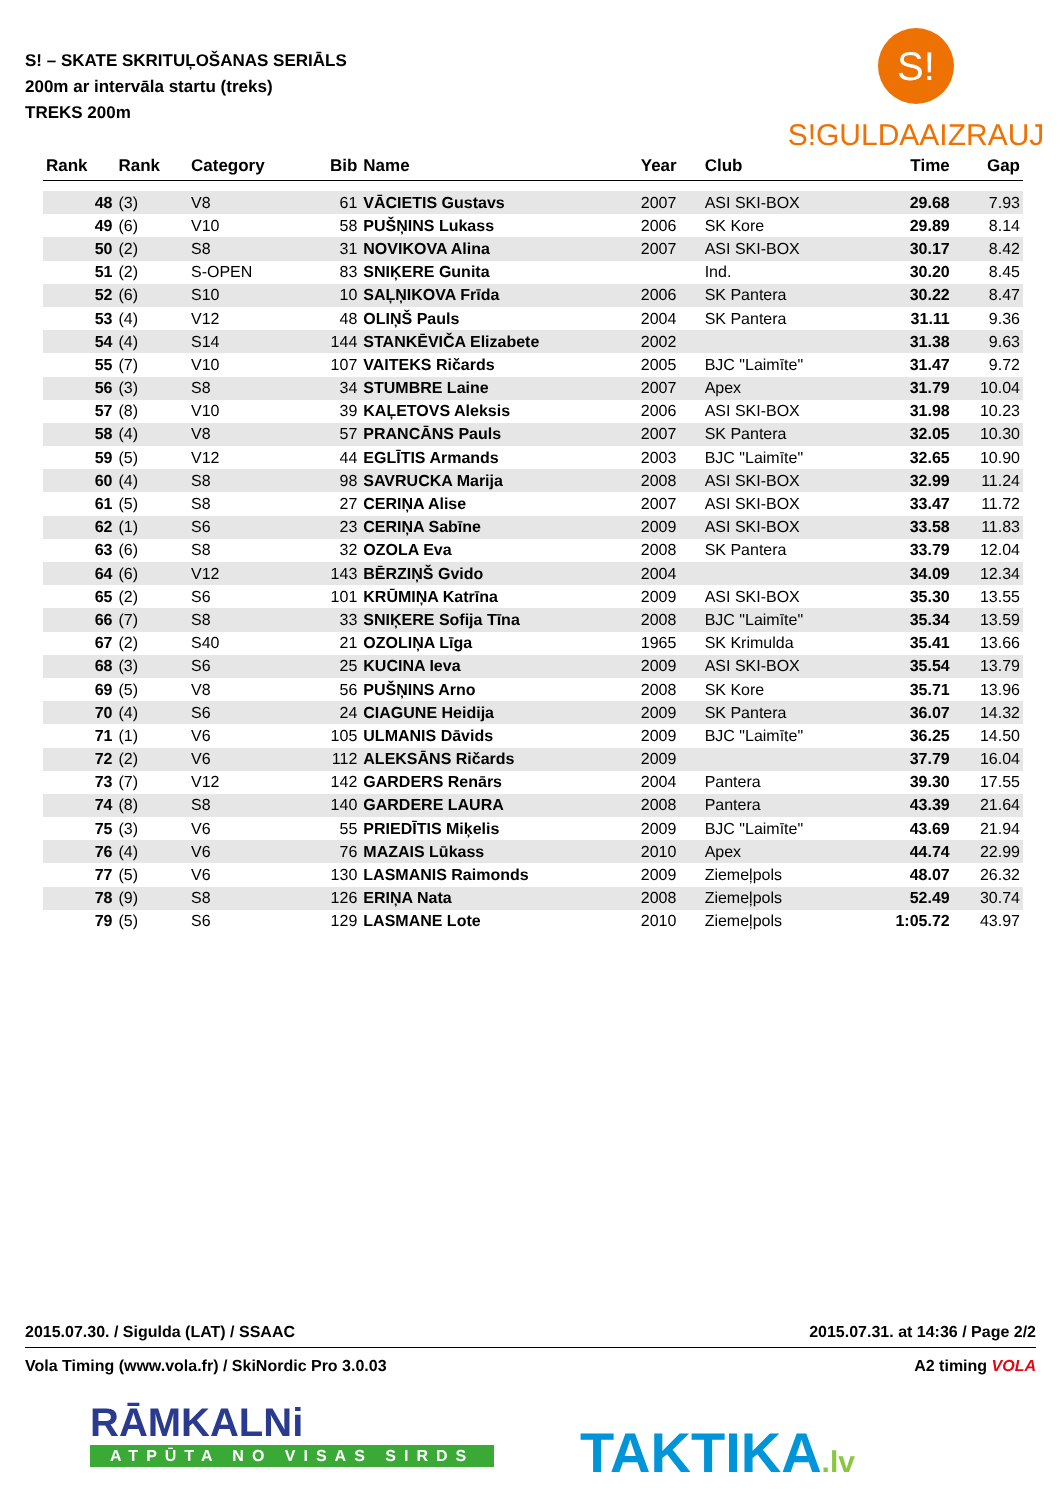S! – SKATE SKRITUĻOŠANAS SERIĀLS
200m ar intervāla startu (treks)
TREKS 200m
S!
S!GULDAAIZRAUJ
| Rank | Rank | Category | Bib | Name | Year | Club | Time | Gap |
| --- | --- | --- | --- | --- | --- | --- | --- | --- |
| 48 | (3) | V8 | 61 | VĀCIETIS Gustavs | 2007 | ASI SKI-BOX | 29.68 | 7.93 |
| 49 | (6) | V10 | 58 | PUŠŅINS Lukass | 2006 | SK Kore | 29.89 | 8.14 |
| 50 | (2) | S8 | 31 | NOVIKOVA Alina | 2007 | ASI SKI-BOX | 30.17 | 8.42 |
| 51 | (2) | S-OPEN | 83 | SNIĶERE Gunita | | Ind. | 30.20 | 8.45 |
| 52 | (6) | S10 | 10 | SAĻŅIKOVA Frīda | 2006 | SK Pantera | 30.22 | 8.47 |
| 53 | (4) | V12 | 48 | OLIŅŠ Pauls | 2004 | SK Pantera | 31.11 | 9.36 |
| 54 | (4) | S14 | 144 | STANKĒVIČA Elizabete | 2002 | | 31.38 | 9.63 |
| 55 | (7) | V10 | 107 | VAITEKS Ričards | 2005 | BJC "Laimīte" | 31.47 | 9.72 |
| 56 | (3) | S8 | 34 | STUMBRE Laine | 2007 | Apex | 31.79 | 10.04 |
| 57 | (8) | V10 | 39 | KAĻETOVS Aleksis | 2006 | ASI SKI-BOX | 31.98 | 10.23 |
| 58 | (4) | V8 | 57 | PRANCĀNS Pauls | 2007 | SK Pantera | 32.05 | 10.30 |
| 59 | (5) | V12 | 44 | EGLĪTIS Armands | 2003 | BJC "Laimīte" | 32.65 | 10.90 |
| 60 | (4) | S8 | 98 | SAVRUCKA Marija | 2008 | ASI SKI-BOX | 32.99 | 11.24 |
| 61 | (5) | S8 | 27 | CERIŅA Alise | 2007 | ASI SKI-BOX | 33.47 | 11.72 |
| 62 | (1) | S6 | 23 | CERIŅA Sabīne | 2009 | ASI SKI-BOX | 33.58 | 11.83 |
| 63 | (6) | S8 | 32 | OZOLA Eva | 2008 | SK Pantera | 33.79 | 12.04 |
| 64 | (6) | V12 | 143 | BĒRZIŅŠ Gvido | 2004 | | 34.09 | 12.34 |
| 65 | (2) | S6 | 101 | KRŪMIŅA Katrīna | 2009 | ASI SKI-BOX | 35.30 | 13.55 |
| 66 | (7) | S8 | 33 | SNIĶERE Sofija Tīna | 2008 | BJC "Laimīte" | 35.34 | 13.59 |
| 67 | (2) | S40 | 21 | OZOLIŅA Līga | 1965 | SK Krimulda | 35.41 | 13.66 |
| 68 | (3) | S6 | 25 | KUCINA Ieva | 2009 | ASI SKI-BOX | 35.54 | 13.79 |
| 69 | (5) | V8 | 56 | PUŠŅINS Arno | 2008 | SK Kore | 35.71 | 13.96 |
| 70 | (4) | S6 | 24 | CIAGUNE Heidija | 2009 | SK Pantera | 36.07 | 14.32 |
| 71 | (1) | V6 | 105 | ULMANIS Dāvids | 2009 | BJC "Laimīte" | 36.25 | 14.50 |
| 72 | (2) | V6 | 112 | ALEKSĀNS Ričards | 2009 | | 37.79 | 16.04 |
| 73 | (7) | V12 | 142 | GARDERS Renārs | 2004 | Pantera | 39.30 | 17.55 |
| 74 | (8) | S8 | 140 | GARDERE LAURA | 2008 | Pantera | 43.39 | 21.64 |
| 75 | (3) | V6 | 55 | PRIEDĪTIS Miķelis | 2009 | BJC "Laimīte" | 43.69 | 21.94 |
| 76 | (4) | V6 | 76 | MAZAIS Lūkass | 2010 | Apex | 44.74 | 22.99 |
| 77 | (5) | V6 | 130 | LASMANIS Raimonds | 2009 | Ziemeļpols | 48.07 | 26.32 |
| 78 | (9) | S8 | 126 | ERIŅA Nata | 2008 | Ziemeļpols | 52.49 | 30.74 |
| 79 | (5) | S6 | 129 | LASMANE Lote | 2010 | Ziemeļpols | 1:05.72 | 43.97 |
2015.07.30. / Sigulda (LAT) / SSAAC 2015.07.31. at 14:36 / Page 2/2
Vola Timing (www.vola.fr) / SkiNordic Pro 3.0.03 A2 timing VOLA
RĀMKALNi
ATPŪTA NO VISAS SIRDS
TAKTIKA.lv